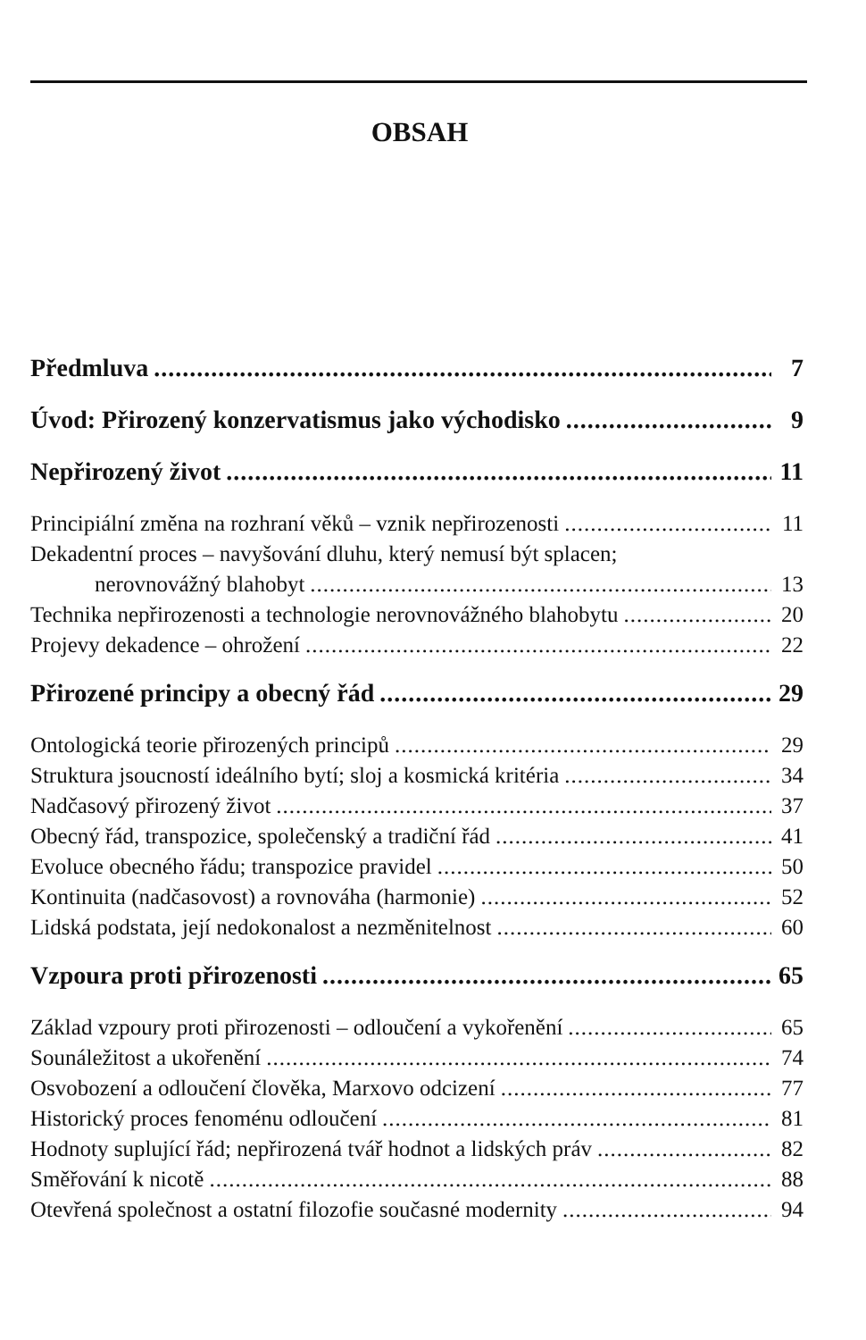OBSAH
Předmluva 7
Úvod: Přirozený konzervatismus jako východisko 9
Nepřirozený život 11
Principiální změna na rozhraní věků – vznik nepřirozenosti 11
Dekadentní proces – navyšování dluhu, který nemusí být splacen;
nerovnovážný blahobyt 13
Technika nepřirozenosti a technologie nerovnovážného blahobytu 20
Projevy dekadence – ohrožení 22
Přirozené principy a obecný řád 29
Ontologická teorie přirozených principů 29
Struktura jsoucností ideálního bytí; sloj a kosmická kritéria 34
Nadčasový přirozený život 37
Obecný řád, transpozice, společenský a tradiční řád 41
Evoluce obecného řádu; transpozice pravidel 50
Kontinuita (nadčasovost) a rovnováha (harmonie) 52
Lidská podstata, její nedokonalost a nezměnitelnost 60
Vzpoura proti přirozenosti 65
Základ vzpoury proti přirozenosti – odloučení a vykořenění 65
Sounáležitost a ukořenění 74
Osvobození a odloučení člověka, Marxovo odcizení 77
Historický proces fenoménu odloučení 81
Hodnoty suplující řád; nepřirozená tvář hodnot a lidských práv 82
Směřování k nicotě 88
Otevřená společnost a ostatní filozofie současné modernity 94